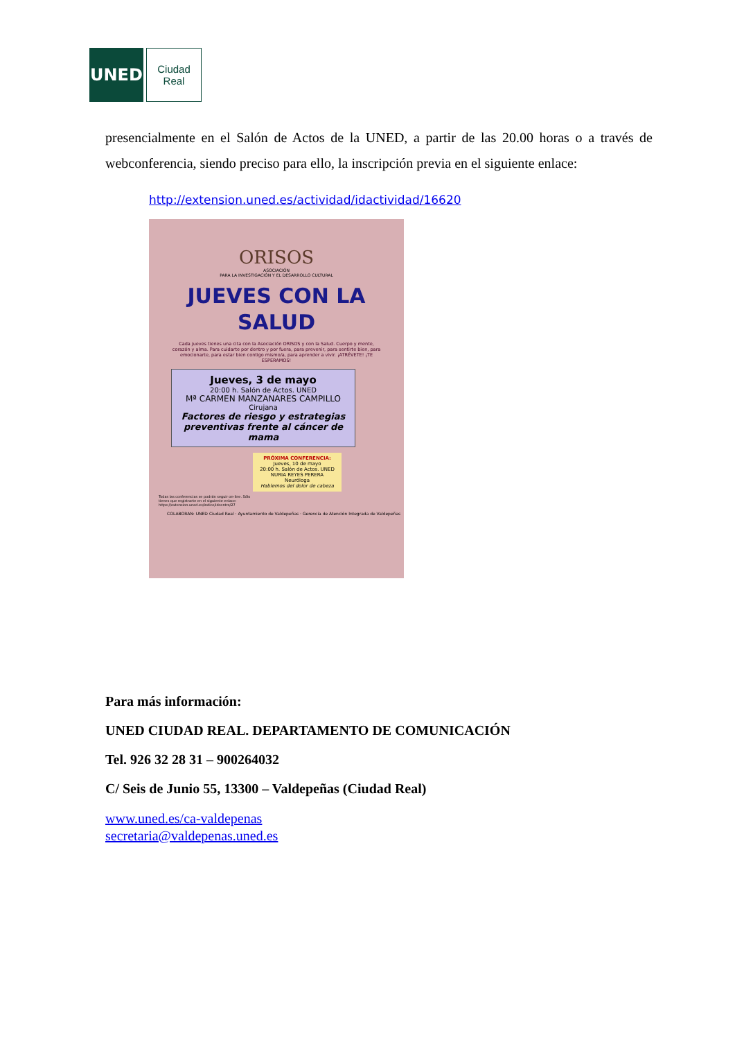UNED
Ciudad
Real
presencialmente en el Salón de Actos de la UNED, a partir de las 20.00 horas o a través de webconferencia, siendo preciso para ello, la inscripción previa en el siguiente enlace:
http://extension.uned.es/actividad/idactividad/16620
ORISOS
ASOCIACIÓN
PARA LA INVESTIGACIÓN Y EL DESARROLLO CULTURAL
JUEVES CON LA SALUD
Cada jueves tienes una cita con la Asociación ORISOS y con la Salud. Cuerpo y mente, corazón y alma. Para cuidarte por dentro y por fuera, para prevenir, para sentirte bien, para emocionarte, para estar bien contigo mismo/a, para aprender a vivir. ¡ATRÉVETE! ¡TE ESPERAMOS!
Jueves, 3 de mayo
20:00 h. Salón de Actos. UNED
Mª CARMEN MANZANARES CAMPILLO
Cirujana
Factores de riesgo y estrategias preventivas frente al cáncer de mama
PRÓXIMA CONFERENCIA:
Jueves, 10 de mayo
20:00 h. Salón de Actos. UNED
NURIA REYES PERERA
Neuróloga
Hablemos del dolor de cabeza
Todas las conferencias se podrán seguir on-line. Sólo tienes que registrarte en el siguiente enlace: https://extension.uned.es/indice/idcentro/27
COLABORAN: UNED Ciudad Real · Ayuntamiento de Valdepeñas · Gerencia de Atención Integrada de Valdepeñas
Para más información:
UNED CIUDAD REAL. DEPARTAMENTO DE COMUNICACIÓN
Tel. 926 32 28 31 – 900264032
C/ Seis de Junio 55, 13300 – Valdepeñas (Ciudad Real)
www.uned.es/ca-valdepenas
secretaria@valdepenas.uned.es